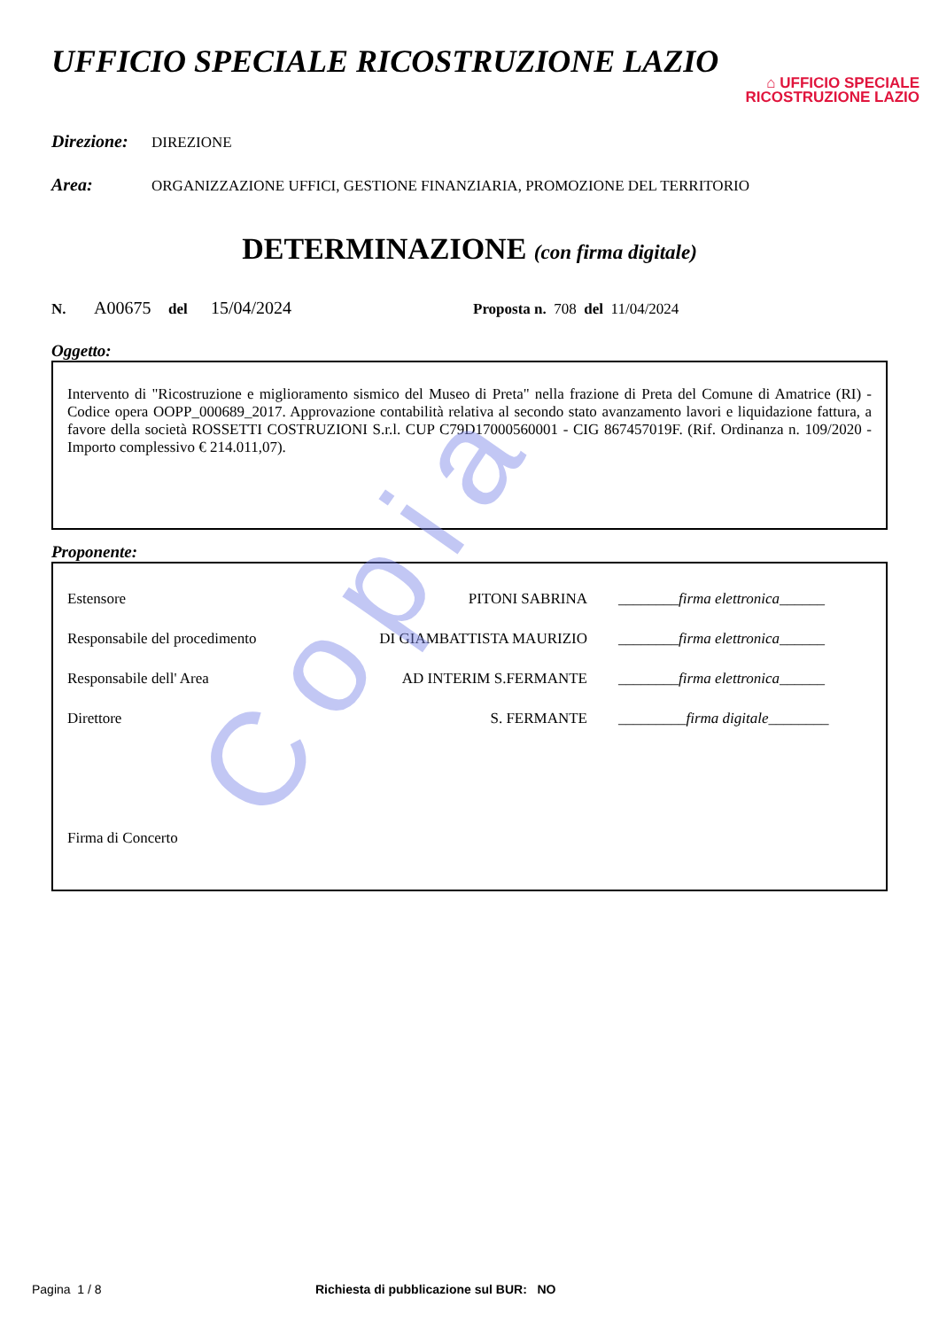UFFICIO SPECIALE RICOSTRUZIONE LAZIO
⌂ UFFICIO SPECIALE
RICOSTRUZIONE LAZIO
Direzione: DIREZIONE
Area: ORGANIZZAZIONE UFFICI, GESTIONE FINANZIARIA, PROMOZIONE DEL TERRITORIO
DETERMINAZIONE (con firma digitale)
N. A00675 del 15/04/2024 Proposta n. 708 del 11/04/2024
Oggetto:
Intervento di "Ricostruzione e miglioramento sismico del Museo di Preta" nella frazione di Preta del Comune di Amatrice (RI) - Codice opera OOPP_000689_2017. Approvazione contabilità relativa al secondo stato avanzamento lavori e liquidazione fattura, a favore della società ROSSETTI COSTRUZIONI S.r.l. CUP C79D17000560001 - CIG 867457019F. (Rif. Ordinanza n. 109/2020 - Importo complessivo € 214.011,07).
Proponente:
Estensore PITONI SABRINA ________firma elettronica______
Responsabile del procedimento DI GIAMBATTISTA MAURIZIO ________firma elettronica______
Responsabile dell' Area AD INTERIM S.FERMANTE ________firma elettronica______
Direttore S. FERMANTE _________firma digitale________
Firma di Concerto
Copia
Pagina 1 / 8 Richiesta di pubblicazione sul BUR: NO